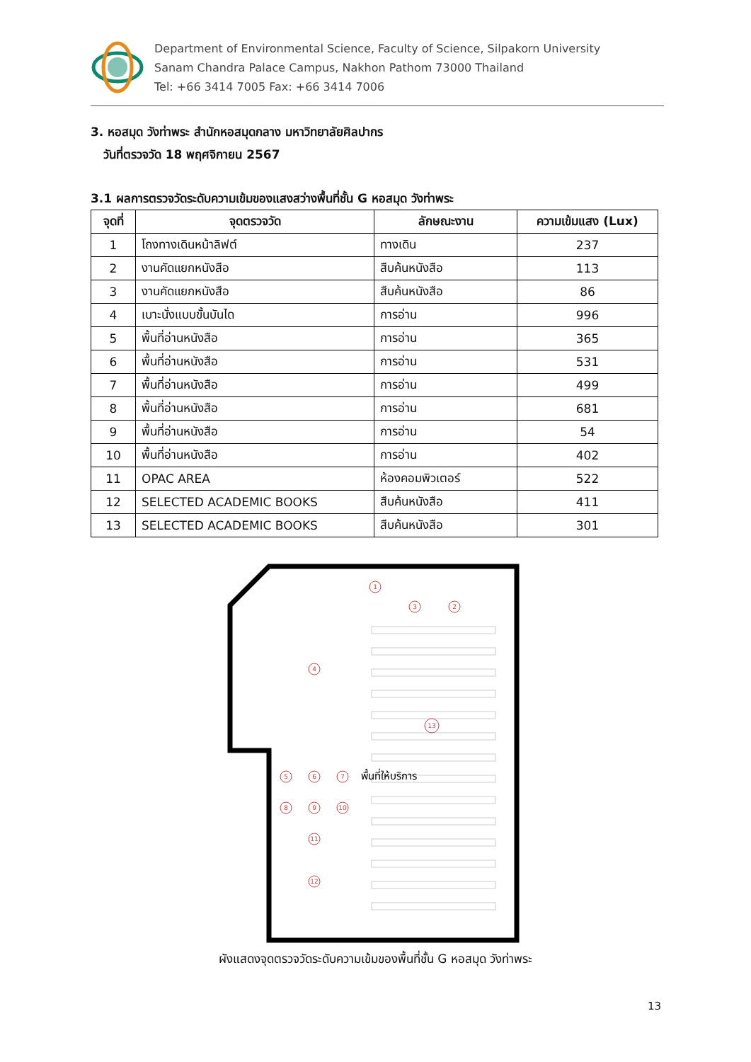Department of Environmental Science, Faculty of Science, Silpakorn University
Sanam Chandra Palace Campus, Nakhon Pathom 73000 Thailand
Tel: +66 3414 7005 Fax: +66 3414 7006
3. หอสมุด วังท่าพระ สำนักหอสมุดกลาง มหาวิทยาลัยศิลปากร
วันที่ตรวจวัด 18 พฤศจิกายน 2567
3.1 ผลการตรวจวัดระดับความเข้มของแสงสว่างพื้นที่ชั้น G หอสมุด วังท่าพระ
| จุดที่ | จุดตรวจวัด | ลักษณะงาน | ความเข้มแสง (Lux) |
| --- | --- | --- | --- |
| 1 | โถงทางเดินหน้าลิฟต์ | ทางเดิน | 237 |
| 2 | งานคัดแยกหนังสือ | สืบค้นหนังสือ | 113 |
| 3 | งานคัดแยกหนังสือ | สืบค้นหนังสือ | 86 |
| 4 | เบาะนั่งแบบขั้นบันได | การอ่าน | 996 |
| 5 | พื้นที่อ่านหนังสือ | การอ่าน | 365 |
| 6 | พื้นที่อ่านหนังสือ | การอ่าน | 531 |
| 7 | พื้นที่อ่านหนังสือ | การอ่าน | 499 |
| 8 | พื้นที่อ่านหนังสือ | การอ่าน | 681 |
| 9 | พื้นที่อ่านหนังสือ | การอ่าน | 54 |
| 10 | พื้นที่อ่านหนังสือ | การอ่าน | 402 |
| 11 | OPAC AREA | ห้องคอมพิวเตอร์ | 522 |
| 12 | SELECTED ACADEMIC BOOKS | สืบค้นหนังสือ | 411 |
| 13 | SELECTED ACADEMIC BOOKS | สืบค้นหนังสือ | 301 |
1
3
2
4
5
6
7
8
9
10
11
12
13
พื้นที่ให้บริการ
ผังแสดงจุดตรวจวัดระดับความเข้มของพื้นที่ชั้น G หอสมุด วังท่าพระ
13